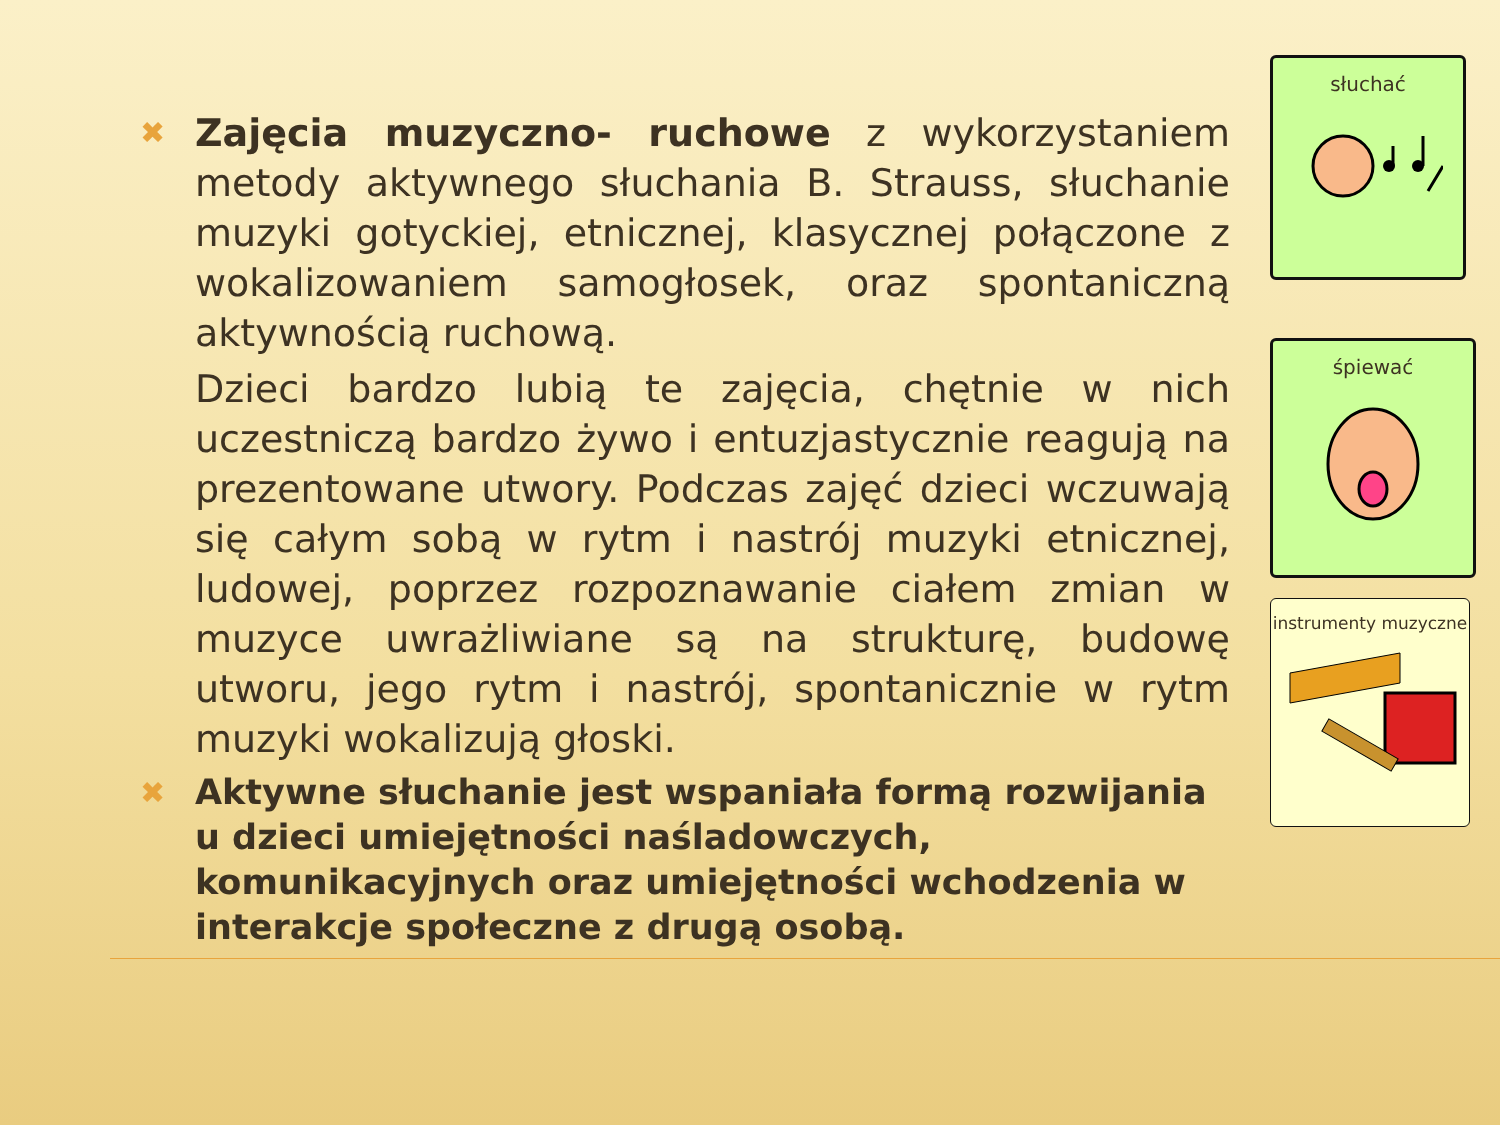✖
Zajęcia muzyczno- ruchowe z wykorzystaniem metody aktywnego słuchania B. Strauss, słuchanie muzyki gotyckiej, etnicznej, klasycznej połączone z wokalizowaniem samogłosek, oraz spontaniczną aktywnością ruchową.
Dzieci bardzo lubią te zajęcia, chętnie w nich uczestniczą bardzo żywo i entuzjastycznie reagują na prezentowane utwory. Podczas zajęć dzieci wczuwają się całym sobą w rytm i nastrój muzyki etnicznej, ludowej, poprzez rozpoznawanie ciałem zmian w muzyce uwrażliwiane są na strukturę, budowę utworu, jego rytm i nastrój, spontanicznie w rytm muzyki wokalizują głoski.
✖
Aktywne słuchanie jest wspaniała formą rozwijania u dzieci umiejętności naśladowczych, komunikacyjnych oraz umiejętności wchodzenia w interakcje społeczne z drugą osobą.
słuchać
śpiewać
instrumenty muzyczne